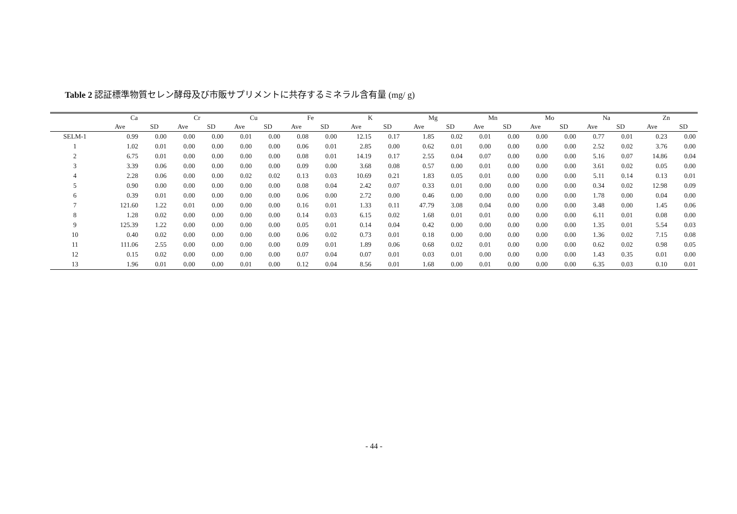Table 2 認証標準物質セレン酵母及び市販サプリメントに共存するミネラル含有量 (mg/ g)
| | Ca | | Cr | | Cu | | Fe | | K | | Mg | | Mn | | Mo | | Na | | Zn | |
| --- | --- | --- | --- | --- | --- | --- | --- | --- | --- | --- | --- | --- | --- | --- | --- | --- | --- | --- | --- | --- |
| | Ave | SD | Ave | SD | Ave | SD | Ave | SD | Ave | SD | Ave | SD | Ave | SD | Ave | SD | Ave | SD | Ave | SD |
| SELM-1 | 0.99 | 0.00 | 0.00 | 0.00 | 0.01 | 0.00 | 0.08 | 0.00 | 12.15 | 0.17 | 1.85 | 0.02 | 0.01 | 0.00 | 0.00 | 0.00 | 0.77 | 0.01 | 0.23 | 0.00 |
| 1 | 1.02 | 0.01 | 0.00 | 0.00 | 0.00 | 0.00 | 0.06 | 0.01 | 2.85 | 0.00 | 0.62 | 0.01 | 0.00 | 0.00 | 0.00 | 0.00 | 2.52 | 0.02 | 3.76 | 0.00 |
| 2 | 6.75 | 0.01 | 0.00 | 0.00 | 0.00 | 0.00 | 0.08 | 0.01 | 14.19 | 0.17 | 2.55 | 0.04 | 0.07 | 0.00 | 0.00 | 0.00 | 5.16 | 0.07 | 14.86 | 0.04 |
| 3 | 3.39 | 0.06 | 0.00 | 0.00 | 0.00 | 0.00 | 0.09 | 0.00 | 3.68 | 0.08 | 0.57 | 0.00 | 0.01 | 0.00 | 0.00 | 0.00 | 3.61 | 0.02 | 0.05 | 0.00 |
| 4 | 2.28 | 0.06 | 0.00 | 0.00 | 0.02 | 0.02 | 0.13 | 0.03 | 10.69 | 0.21 | 1.83 | 0.05 | 0.01 | 0.00 | 0.00 | 0.00 | 5.11 | 0.14 | 0.13 | 0.01 |
| 5 | 0.90 | 0.00 | 0.00 | 0.00 | 0.00 | 0.00 | 0.08 | 0.04 | 2.42 | 0.07 | 0.33 | 0.01 | 0.00 | 0.00 | 0.00 | 0.00 | 0.34 | 0.02 | 12.98 | 0.09 |
| 6 | 0.39 | 0.01 | 0.00 | 0.00 | 0.00 | 0.00 | 0.06 | 0.00 | 2.72 | 0.00 | 0.46 | 0.00 | 0.00 | 0.00 | 0.00 | 0.00 | 1.78 | 0.00 | 0.04 | 0.00 |
| 7 | 121.60 | 1.22 | 0.01 | 0.00 | 0.00 | 0.00 | 0.16 | 0.01 | 1.33 | 0.11 | 47.79 | 3.08 | 0.04 | 0.00 | 0.00 | 0.00 | 3.48 | 0.00 | 1.45 | 0.06 |
| 8 | 1.28 | 0.02 | 0.00 | 0.00 | 0.00 | 0.00 | 0.14 | 0.03 | 6.15 | 0.02 | 1.68 | 0.01 | 0.01 | 0.00 | 0.00 | 0.00 | 6.11 | 0.01 | 0.08 | 0.00 |
| 9 | 125.39 | 1.22 | 0.00 | 0.00 | 0.00 | 0.00 | 0.05 | 0.01 | 0.14 | 0.04 | 0.42 | 0.00 | 0.00 | 0.00 | 0.00 | 0.00 | 1.35 | 0.01 | 5.54 | 0.03 |
| 10 | 0.40 | 0.02 | 0.00 | 0.00 | 0.00 | 0.00 | 0.06 | 0.02 | 0.73 | 0.01 | 0.18 | 0.00 | 0.00 | 0.00 | 0.00 | 0.00 | 1.36 | 0.02 | 7.15 | 0.08 |
| 11 | 111.06 | 2.55 | 0.00 | 0.00 | 0.00 | 0.00 | 0.09 | 0.01 | 1.89 | 0.06 | 0.68 | 0.02 | 0.01 | 0.00 | 0.00 | 0.00 | 0.62 | 0.02 | 0.98 | 0.05 |
| 12 | 0.15 | 0.02 | 0.00 | 0.00 | 0.00 | 0.00 | 0.07 | 0.04 | 0.07 | 0.01 | 0.03 | 0.01 | 0.00 | 0.00 | 0.00 | 0.00 | 1.43 | 0.35 | 0.01 | 0.00 |
| 13 | 1.96 | 0.01 | 0.00 | 0.00 | 0.01 | 0.00 | 0.12 | 0.04 | 8.56 | 0.01 | 1.68 | 0.00 | 0.01 | 0.00 | 0.00 | 0.00 | 6.35 | 0.03 | 0.10 | 0.01 |
- 44 -